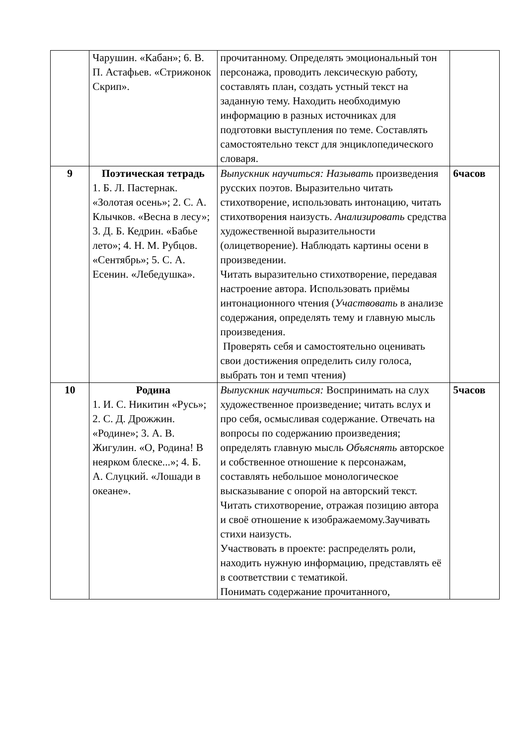| | Чарушин. «Кабан»; 6. В. П. Астафьев. «Стрижонок Скрип». | прочитанному. Определять эмоциональный тон персонажа, проводить лексическую работу, составлять план, создать устный текст на заданную тему. Находить необходимую информацию в разных источниках для подготовки выступления по теме. Составлять самостоятельно текст для энциклопедического словаря. | |
| 9 | Поэтическая тетрадь 1. Б. Л. Пастернак. «Золотая осень»; 2. С. А. Клычков. «Весна в лесу»; 3. Д. Б. Кедрин. «Бабье лето»; 4. Н. М. Рубцов. «Сентябрь»; 5. С. А. Есенин. «Лебедушка». | Выпускник научиться: Называть произведения русских поэтов. Выразительно читать стихотворение, использовать интонацию, читать стихотворения наизусть. Анализировать средства художественной выразительности (олицетворение). Наблюдать картины осени в произведении. Читать выразительно стихотворение, передавая настроение автора. Использовать приёмы интонационного чтения ( Участвовать в анализе содержания, определять тему и главную мысль произведения. Проверять себя и самостоятельно оценивать свои достижения определить силу голоса, выбрать тон и темп чтения) | 6часов |
| 10 | Родина 1. И. С. Никитин «Русь»; 2. С. Д. Дрожжин. «Родине»; 3. А. В. Жигулин. «О, Родина! В неярком блеске...»; 4. Б. А. Слуцкий. «Лошади в океане». | Выпускник научиться: Воспринимать на слух художественное произведение; читать вслух и про себя, осмысливая содержание. Отвечать на вопросы по содержанию произведения; определять главную мысль Объяснять авторское и собственное отношение к персонажам, составлять небольшое монологическое высказывание с опорой на авторский текст. Читать стихотворение, отражая позицию автора и своё отношение к изображаемому.Заучивать стихи наизусть. Участвовать в проекте: распределять роли, находить нужную информацию, представлять её в соответствии с тематикой. Понимать содержание прочитанного, | 5часов |